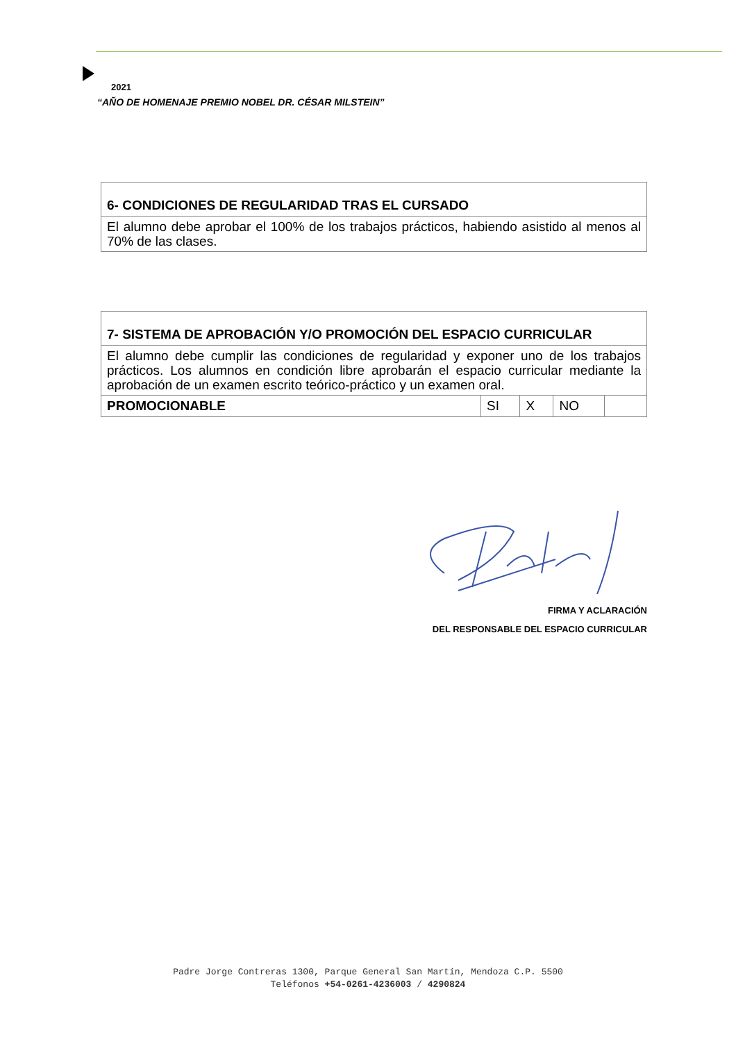2021
“AÑO DE HOMENAJE PREMIO NOBEL DR. CÉSAR MILSTEIN”
| 6- CONDICIONES DE REGULARIDAD TRAS EL CURSADO |
| El alumno debe aprobar el 100% de los trabajos prácticos, habiendo asistido al menos al 70% de las clases. |
| 7- SISTEMA DE APROBACIÓN Y/O PROMOCIÓN DEL ESPACIO CURRICULAR | | | | |
| El alumno debe cumplir las condiciones de regularidad y exponer uno de los trabajos prácticos. Los alumnos en condición libre aprobarán el espacio curricular mediante la aprobación de un examen escrito teórico-práctico y un examen oral. | | | | |
| PROMOCIONABLE | SI | X | NO | |
FIRMA Y ACLARACIÓN
DEL RESPONSABLE DEL ESPACIO CURRICULAR
Padre Jorge Contreras 1300, Parque General San Martín, Mendoza C.P. 5500
Teléfonos +54-0261-4236003 / 4290824